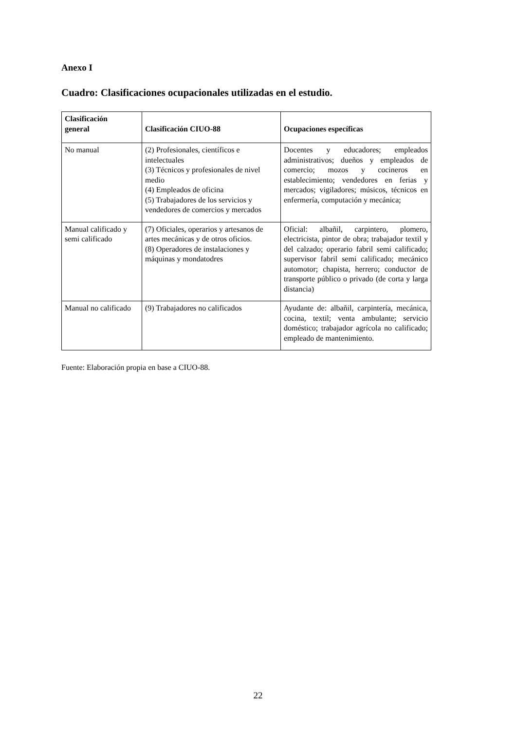Anexo I
Cuadro: Clasificaciones ocupacionales utilizadas en el estudio.
| Clasificación general | Clasificación CIUO-88 | Ocupaciones específicas |
| --- | --- | --- |
| No manual | (2) Profesionales, científicos e intelectuales (3) Técnicos y profesionales de nivel medio (4) Empleados de oficina (5) Trabajadores de los servicios y vendedores de comercios y mercados | Docentes y educadores; empleados administrativos; dueños y empleados de comercio; mozos y cocineros en establecimiento; vendedores en ferias y mercados; vigiladores; músicos, técnicos en enfermería, computación y mecánica; |
| Manual calificado y semi calificado | (7) Oficiales, operarios y artesanos de artes mecánicas y de otros oficios. (8) Operadores de instalaciones y máquinas y mondatodres | Oficial: albañil, carpintero, plomero, electricista, pintor de obra; trabajador textil y del calzado; operario fabril semi calificado; supervisor fabril semi calificado; mecánico automotor; chapista, herrero; conductor de transporte público o privado (de corta y larga distancia) |
| Manual no calificado | (9) Trabajadores no calificados | Ayudante de: albañil, carpintería, mecánica, cocina, textil; venta ambulante; servicio doméstico; trabajador agrícola no calificado; empleado de mantenimiento. |
Fuente: Elaboración propia en base a CIUO-88.
22